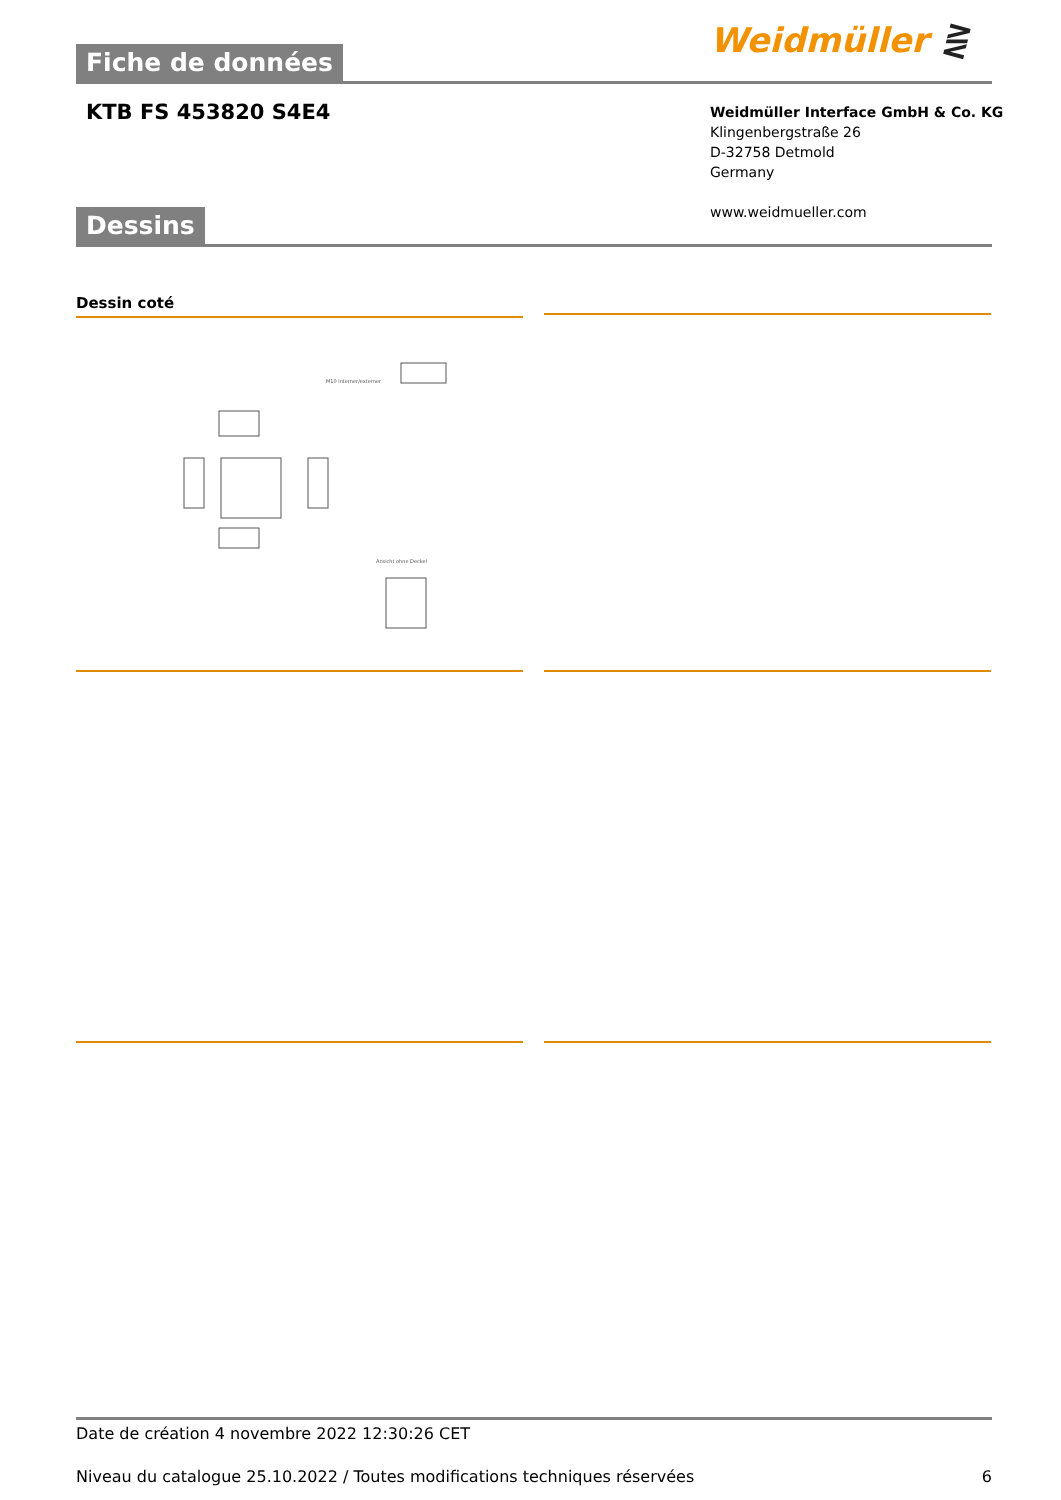Weidmüller ⋛
Fiche de données
KTB FS 453820 S4E4
Weidmüller Interface GmbH & Co. KG
Klingenbergstraße 26
D-32758 Detmold
Germany
www.weidmueller.com
Dessins
Dessin coté
M10 interner/externer
Ansicht ohne Deckel
Date de création 4 novembre 2022 12:30:26 CET
Niveau du catalogue 25.10.2022 / Toutes modifications techniques réservées 6